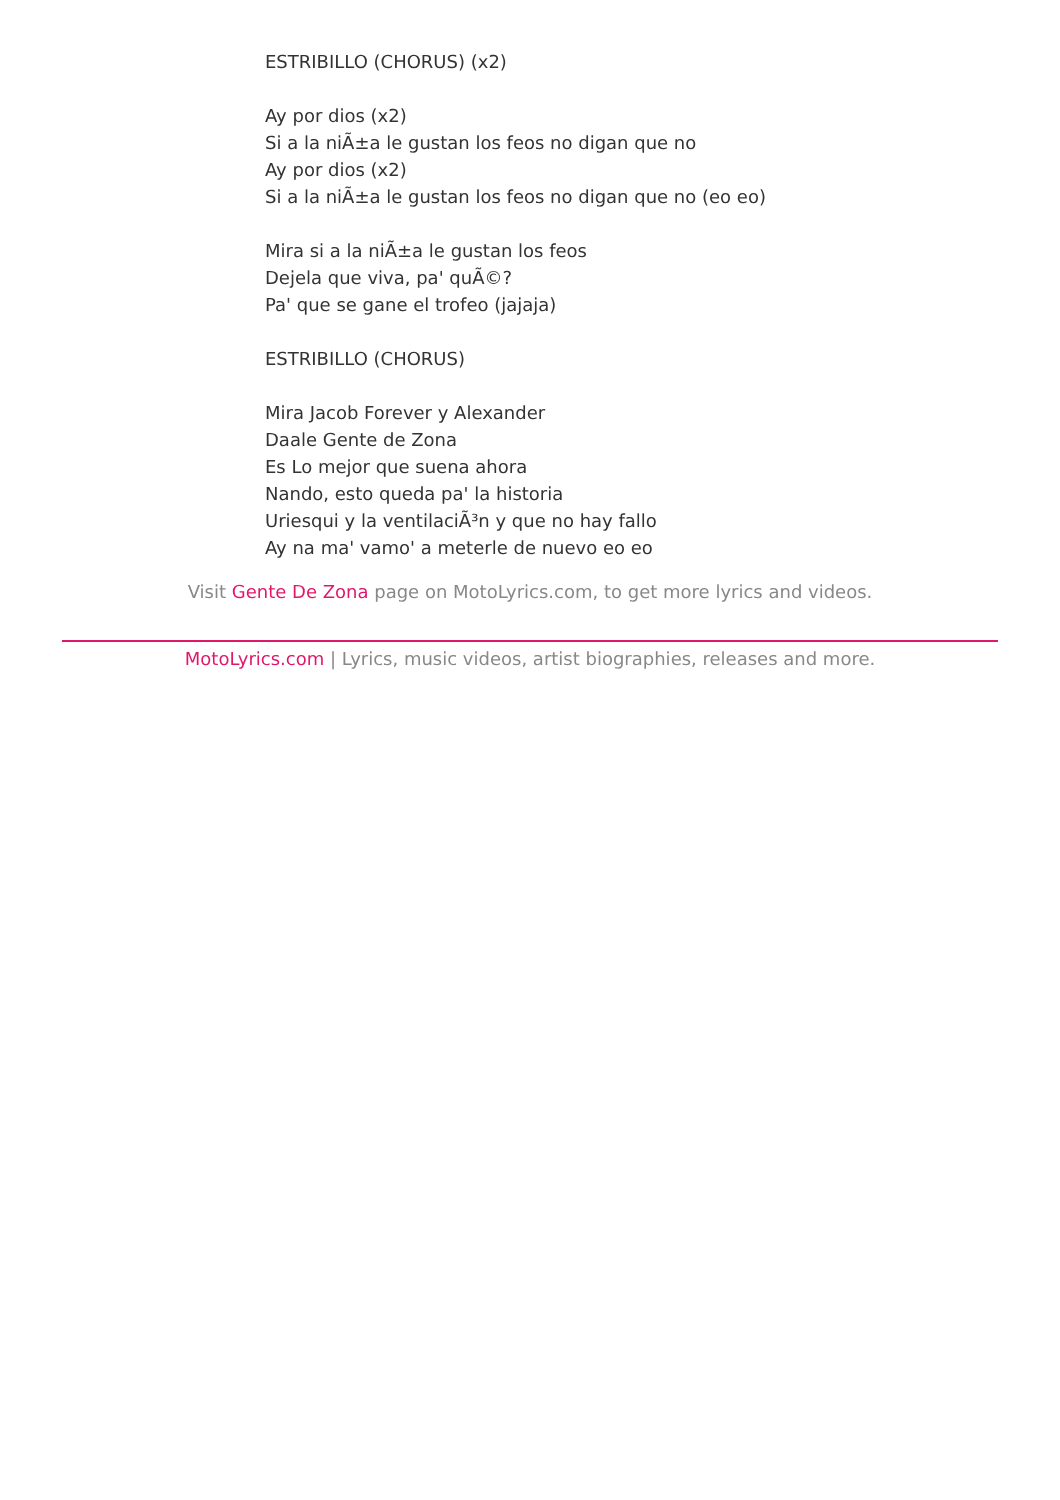ESTRIBILLO (CHORUS) (x2)
Ay por dios (x2)
Si a la niÃ±a le gustan los feos no digan que no
Ay por dios (x2)
Si a la niÃ±a le gustan los feos no digan que no (eo eo)
Mira si a la niÃ±a le gustan los feos
Dejela que viva, pa' quÃ©?
Pa' que se gane el trofeo (jajaja)
ESTRIBILLO (CHORUS)
Mira Jacob Forever y Alexander
Daale Gente de Zona
Es Lo mejor que suena ahora
Nando, esto queda pa' la historia
Uriesqui y la ventilaciÃ³n y que no hay fallo
Ay na ma' vamo' a meterle de nuevo eo eo
Visit Gente De Zona page on MotoLyrics.com, to get more lyrics and videos.
MotoLyrics.com | Lyrics, music videos, artist biographies, releases and more.